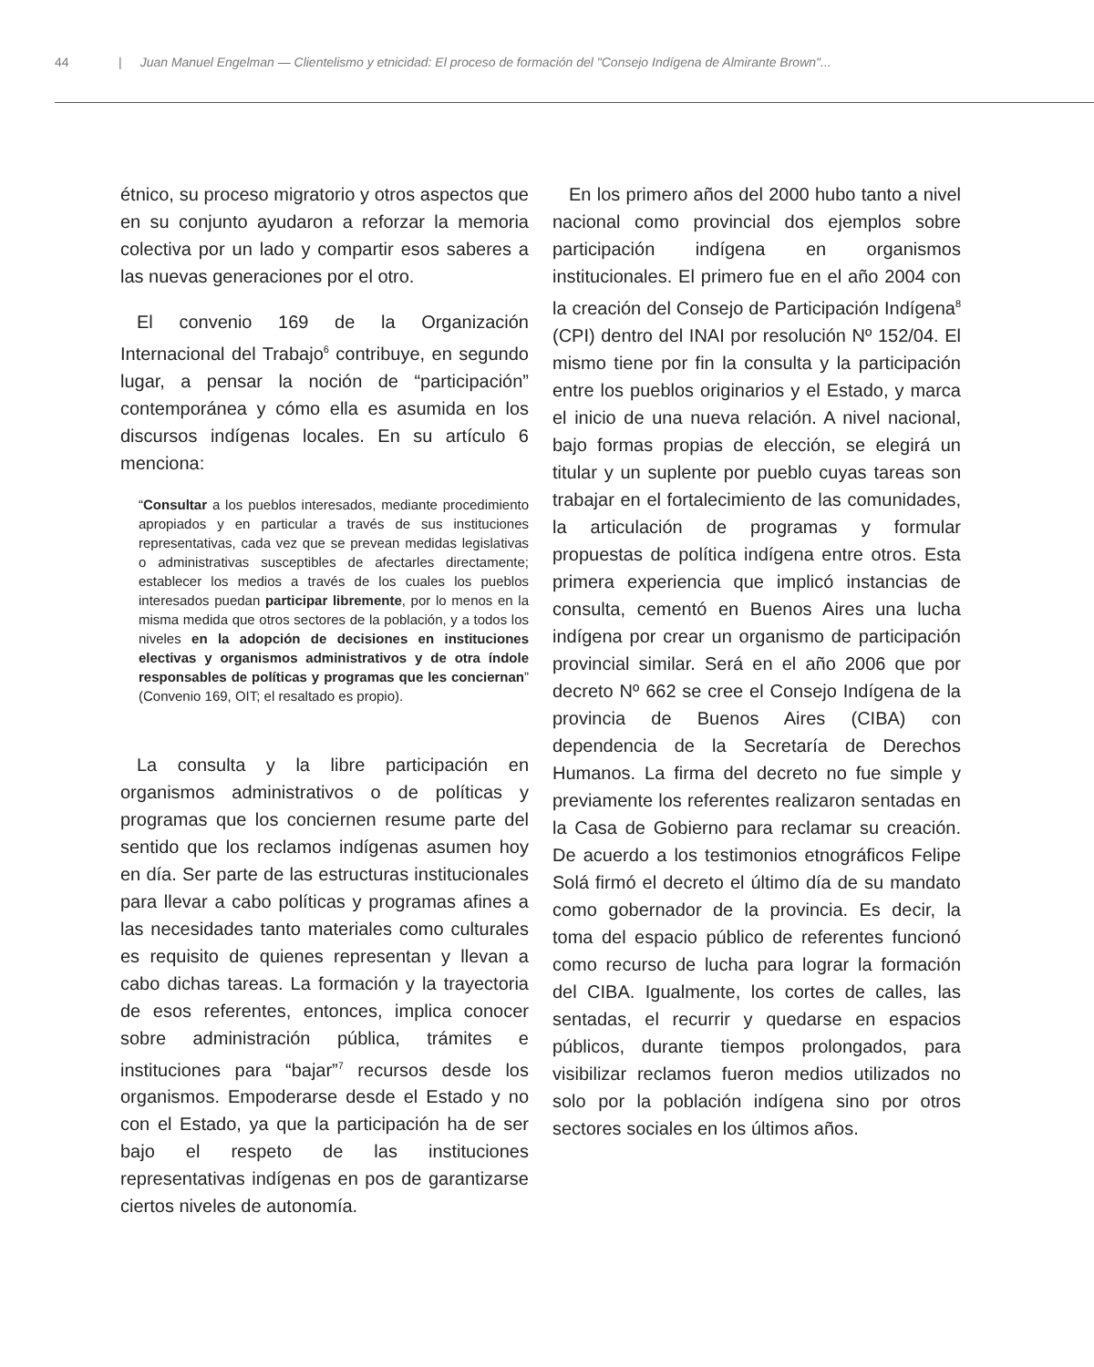44 | Juan Manuel Engelman — Clientelismo y etnicidad: El proceso de formación del "Consejo Indígena de Almirante Brown"...
étnico, su proceso migratorio y otros aspectos que en su conjunto ayudaron a reforzar la memoria colectiva por un lado y compartir esos saberes a las nuevas generaciones por el otro.
El convenio 169 de la Organización Internacional del Trabajo<sup>6</sup> contribuye, en segundo lugar, a pensar la noción de “participación” contemporánea y cómo ella es asumida en los discursos indígenas locales. En su artículo 6 menciona:
“Consultar a los pueblos interesados, mediante procedimiento apropiados y en particular a través de sus instituciones representativas, cada vez que se prevean medidas legislativas o administrativas susceptibles de afectarles directamente; establecer los medios a través de los cuales los pueblos interesados puedan participar libremente, por lo menos en la misma medida que otros sectores de la población, y a todos los niveles en la adopción de decisiones en instituciones electivas y organismos administrativos y de otra índole responsables de políticas y programas que les conciernan” (Convenio 169, OIT; el resaltado es propio).
La consulta y la libre participación en organismos administrativos o de políticas y programas que los conciernen resume parte del sentido que los reclamos indígenas asumen hoy en día. Ser parte de las estructuras institucionales para llevar a cabo políticas y programas afines a las necesidades tanto materiales como culturales es requisito de quienes representan y llevan a cabo dichas tareas. La formación y la trayectoria de esos referentes, entonces, implica conocer sobre administración pública, trámites e instituciones para “bajar”<sup>7</sup> recursos desde los organismos. Empoderarse desde el Estado y no con el Estado, ya que la participación ha de ser bajo el respeto de las instituciones representativas indígenas en pos de garantizarse ciertos niveles de autonomía.
En los primero años del 2000 hubo tanto a nivel nacional como provincial dos ejemplos sobre participación indígena en organismos institucionales. El primero fue en el año 2004 con la creación del Consejo de Participación Indígena<sup>8</sup> (CPI) dentro del INAI por resolución Nº 152/04. El mismo tiene por fin la consulta y la participación entre los pueblos originarios y el Estado, y marca el inicio de una nueva relación. A nivel nacional, bajo formas propias de elección, se elegirá un titular y un suplente por pueblo cuyas tareas son trabajar en el fortalecimiento de las comunidades, la articulación de programas y formular propuestas de política indígena entre otros. Esta primera experiencia que implicó instancias de consulta, cementó en Buenos Aires una lucha indígena por crear un organismo de participación provincial similar. Será en el año 2006 que por decreto Nº 662 se cree el Consejo Indígena de la provincia de Buenos Aires (CIBA) con dependencia de la Secretaría de Derechos Humanos. La firma del decreto no fue simple y previamente los referentes realizaron sentadas en la Casa de Gobierno para reclamar su creación. De acuerdo a los testimonios etnográficos Felipe Solá firmó el decreto el último día de su mandato como gobernador de la provincia. Es decir, la toma del espacio público de referentes funcionó como recurso de lucha para lograr la formación del CIBA. Igualmente, los cortes de calles, las sentadas, el recurrir y quedarse en espacios públicos, durante tiempos prolongados, para visibilizar reclamos fueron medios utilizados no solo por la población indígena sino por otros sectores sociales en los últimos años.